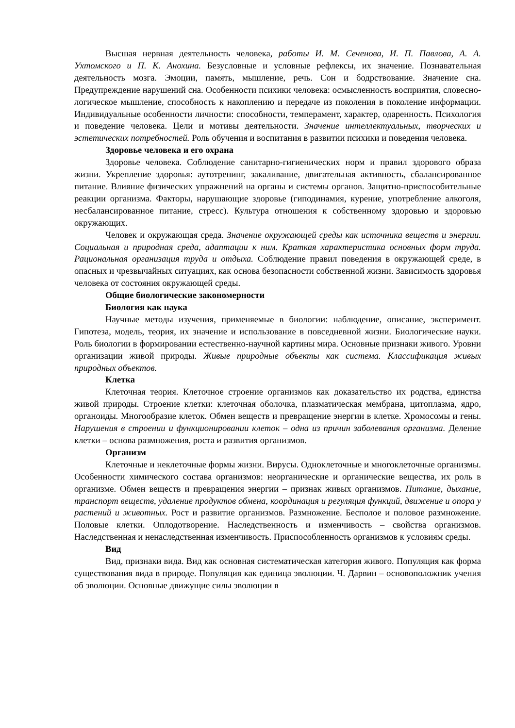Высшая нервная деятельность человека, работы И. М. Сеченова, И. П. Павлова, А. А. Ухтомского и П. К. Анохина. Безусловные и условные рефлексы, их значение. Познавательная деятельность мозга. Эмоции, память, мышление, речь. Сон и бодрствование. Значение сна. Предупреждение нарушений сна. Особенности психики человека: осмысленность восприятия, словесно-логическое мышление, способность к накоплению и передаче из поколения в поколение информации. Индивидуальные особенности личности: способности, темперамент, характер, одаренность. Психология и поведение человека. Цели и мотивы деятельности. Значение интеллектуальных, творческих и эстетических потребностей. Роль обучения и воспитания в развитии психики и поведения человека.
Здоровье человека и его охрана
Здоровье человека. Соблюдение санитарно-гигиенических норм и правил здорового образа жизни. Укрепление здоровья: аутотренинг, закаливание, двигательная активность, сбалансированное питание. Влияние физических упражнений на органы и системы органов. Защитно-приспособительные реакции организма. Факторы, нарушающие здоровье (гиподинамия, курение, употребление алкоголя, несбалансированное питание, стресс). Культура отношения к собственному здоровью и здоровью окружающих.
Человек и окружающая среда. Значение окружающей среды как источника веществ и энергии. Социальная и природная среда, адаптации к ним. Краткая характеристика основных форм труда. Рациональная организация труда и отдыха. Соблюдение правил поведения в окружающей среде, в опасных и чрезвычайных ситуациях, как основа безопасности собственной жизни. Зависимость здоровья человека от состояния окружающей среды.
Общие биологические закономерности
Биология как наука
Научные методы изучения, применяемые в биологии: наблюдение, описание, эксперимент. Гипотеза, модель, теория, их значение и использование в повседневной жизни. Биологические науки. Роль биологии в формировании естественно-научной картины мира. Основные признаки живого. Уровни организации живой природы. Живые природные объекты как система. Классификация живых природных объектов.
Клетка
Клеточная теория. Клеточное строение организмов как доказательство их родства, единства живой природы. Строение клетки: клеточная оболочка, плазматическая мембрана, цитоплазма, ядро, органоиды. Многообразие клеток. Обмен веществ и превращение энергии в клетке. Хромосомы и гены. Нарушения в строении и функционировании клеток – одна из причин заболевания организма. Деление клетки – основа размножения, роста и развития организмов.
Организм
Клеточные и неклеточные формы жизни. Вирусы. Одноклеточные и многоклеточные организмы. Особенности химического состава организмов: неорганические и органические вещества, их роль в организме. Обмен веществ и превращения энергии – признак живых организмов. Питание, дыхание, транспорт веществ, удаление продуктов обмена, координация и регуляция функций, движение и опора у растений и животных. Рост и развитие организмов. Размножение. Бесполое и половое размножение. Половые клетки. Оплодотворение. Наследственность и изменчивость – свойства организмов. Наследственная и ненаследственная изменчивость. Приспособленность организмов к условиям среды.
Вид
Вид, признаки вида. Вид как основная систематическая категория живого. Популяция как форма существования вида в природе. Популяция как единица эволюции. Ч. Дарвин – основоположник учения об эволюции. Основные движущие силы эволюции в